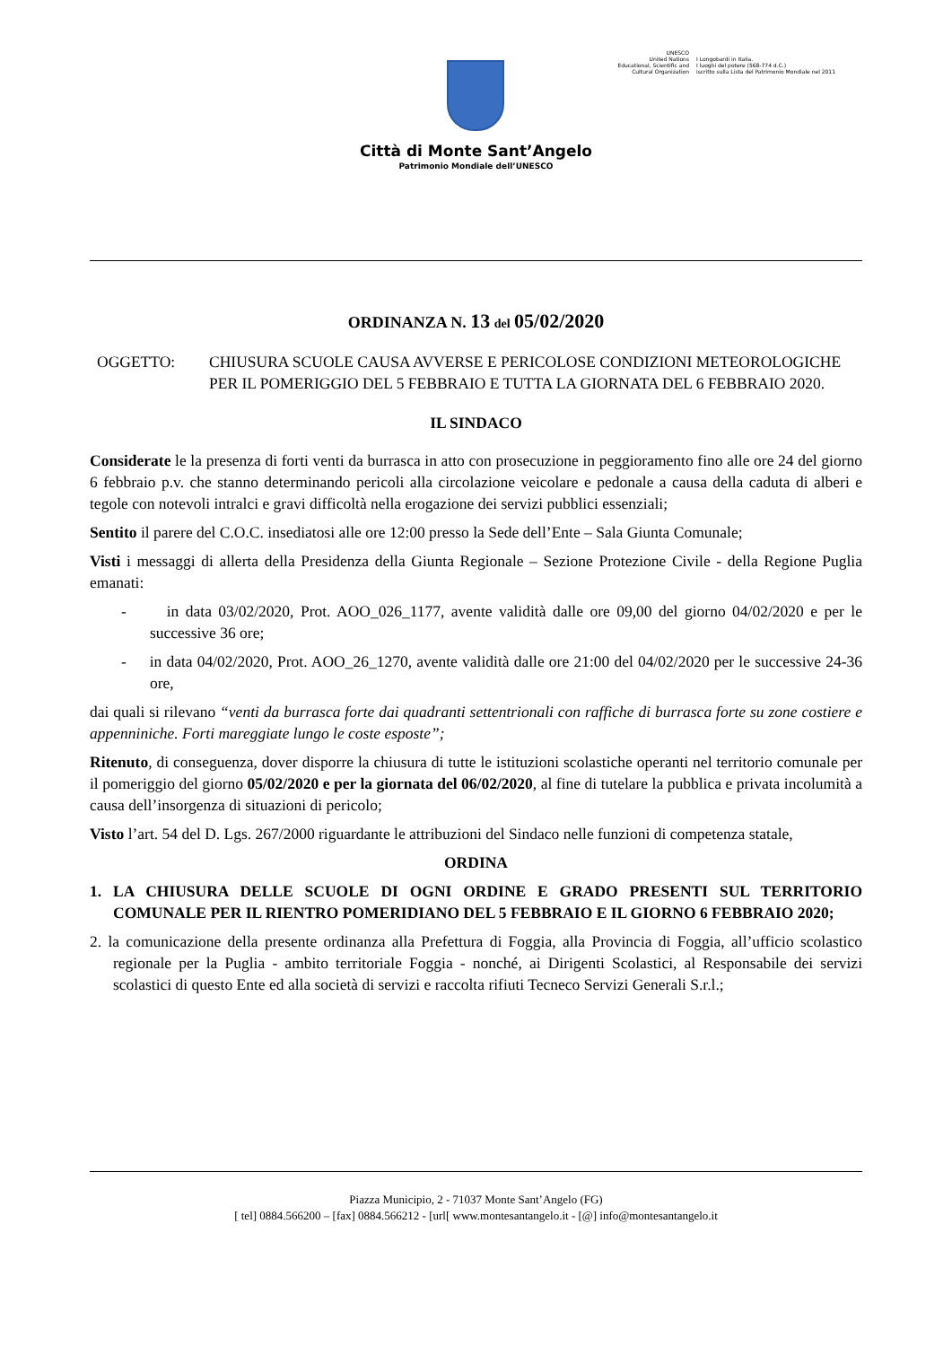Città di Monte Sant’Angelo
Patrimonio Mondiale dell’UNESCO
UNESCO
United Nations
Educational, Scientific and
Cultural Organization
I Longobardi in Italia.
I luoghi del potere (568-774 d.C.)
iscritto sulla Lista del Patrimonio Mondiale nel 2011
ORDINANZA N. 13 del 05/02/2020
OGGETTO: CHIUSURA SCUOLE CAUSA AVVERSE E PERICOLOSE CONDIZIONI METEOROLOGICHE PER IL POMERIGGIO DEL 5 FEBBRAIO E TUTTA LA GIORNATA DEL 6 FEBBRAIO 2020.
IL SINDACO
Considerate le la presenza di forti venti da burrasca in atto con prosecuzione in peggioramento fino alle ore 24 del giorno 6 febbraio p.v. che stanno determinando pericoli alla circolazione veicolare e pedonale a causa della caduta di alberi e tegole con notevoli intralci e gravi difficoltà nella erogazione dei servizi pubblici essenziali;
Sentito il parere del C.O.C. insediatosi alle ore 12:00 presso la Sede dell’Ente – Sala Giunta Comunale;
Visti i messaggi di allerta della Presidenza della Giunta Regionale – Sezione Protezione Civile - della Regione Puglia emanati:
- in data 03/02/2020, Prot. AOO_026_1177, avente validità dalle ore 09,00 del giorno 04/02/2020 e per le successive 36 ore;
- in data 04/02/2020, Prot. AOO_26_1270, avente validità dalle ore 21:00 del 04/02/2020 per le successive 24-36 ore,
dai quali si rilevano “venti da burrasca forte dai quadranti settentrionali con raffiche di burrasca forte su zone costiere e appenniniche. Forti mareggiate lungo le coste esposte”;
Ritenuto, di conseguenza, dover disporre la chiusura di tutte le istituzioni scolastiche operanti nel territorio comunale per il pomeriggio del giorno 05/02/2020 e per la giornata del 06/02/2020, al fine di tutelare la pubblica e privata incolumità a causa dell’insorgenza di situazioni di pericolo;
Visto l’art. 54 del D. Lgs. 267/2000 riguardante le attribuzioni del Sindaco nelle funzioni di competenza statale,
ORDINA
1. LA CHIUSURA DELLE SCUOLE DI OGNI ORDINE E GRADO PRESENTI SUL TERRITORIO COMUNALE PER IL RIENTRO POMERIDIANO DEL 5 FEBBRAIO E IL GIORNO 6 FEBBRAIO 2020;
2. la comunicazione della presente ordinanza alla Prefettura di Foggia, alla Provincia di Foggia, all’ufficio scolastico regionale per la Puglia - ambito territoriale Foggia - nonché, ai Dirigenti Scolastici, al Responsabile dei servizi scolastici di questo Ente ed alla società di servizi e raccolta rifiuti Tecneco Servizi Generali S.r.l.;
Piazza Municipio, 2 - 71037 Monte Sant’Angelo (FG)
[ tel] 0884.566200 – [fax] 0884.566212 - [url[ www.montesantangelo.it - [@] info@montesantangelo.it